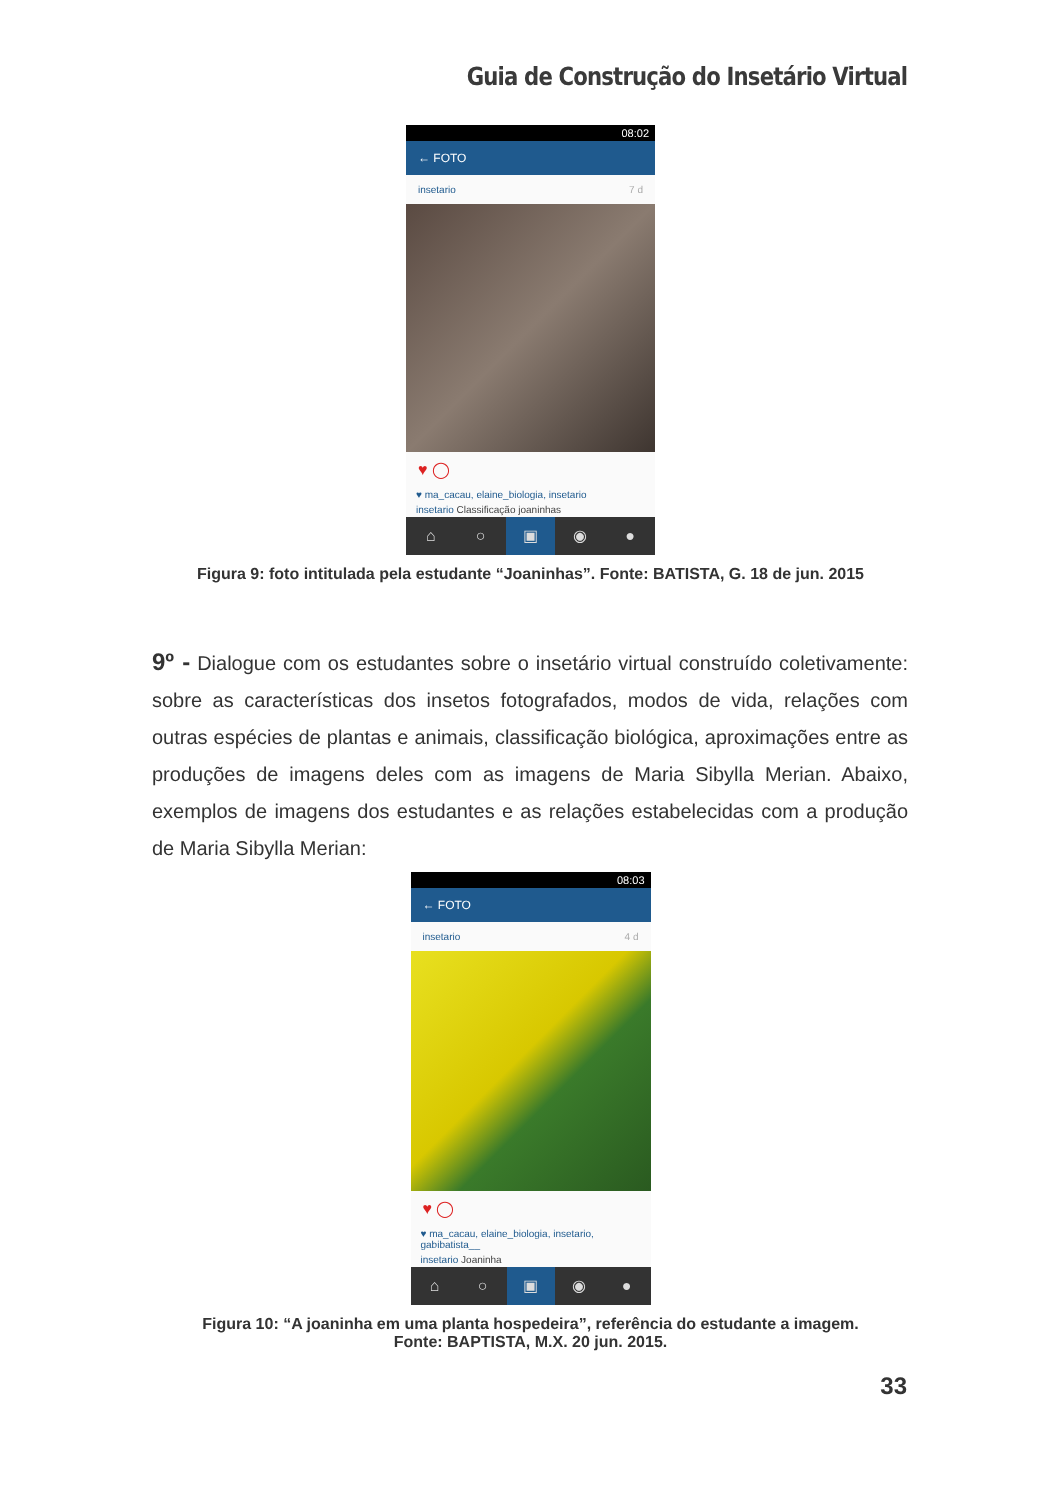Guia de Construção do Insetário Virtual
08:02
← FOTO
insetario 7 d
♥ ◯
♥ ma_cacau, elaine_biologia, insetario
insetario Classificação joaninhas
⌂ ○ ▣ ◉ ●
Figura 9: foto intitulada pela estudante “Joaninhas”. Fonte: BATISTA, G. 18 de jun. 2015
9º - Dialogue com os estudantes sobre o insetário virtual construído coletivamente: sobre as características dos insetos fotografados, modos de vida, relações com outras espécies de plantas e animais, classificação biológica, aproximações entre as produções de imagens deles com as imagens de Maria Sibylla Merian. Abaixo, exemplos de imagens dos estudantes e as relações estabelecidas com a produção de Maria Sibylla Merian:
08:03
← FOTO
insetario 4 d
♥ ◯
♥ ma_cacau, elaine_biologia, insetario, gabibatista__
insetario Joaninha
⌂ ○ ▣ ◉ ●
Figura 10: “A joaninha em uma planta hospedeira”, referência do estudante a imagem.
Fonte: BAPTISTA, M.X. 20 jun. 2015.
33